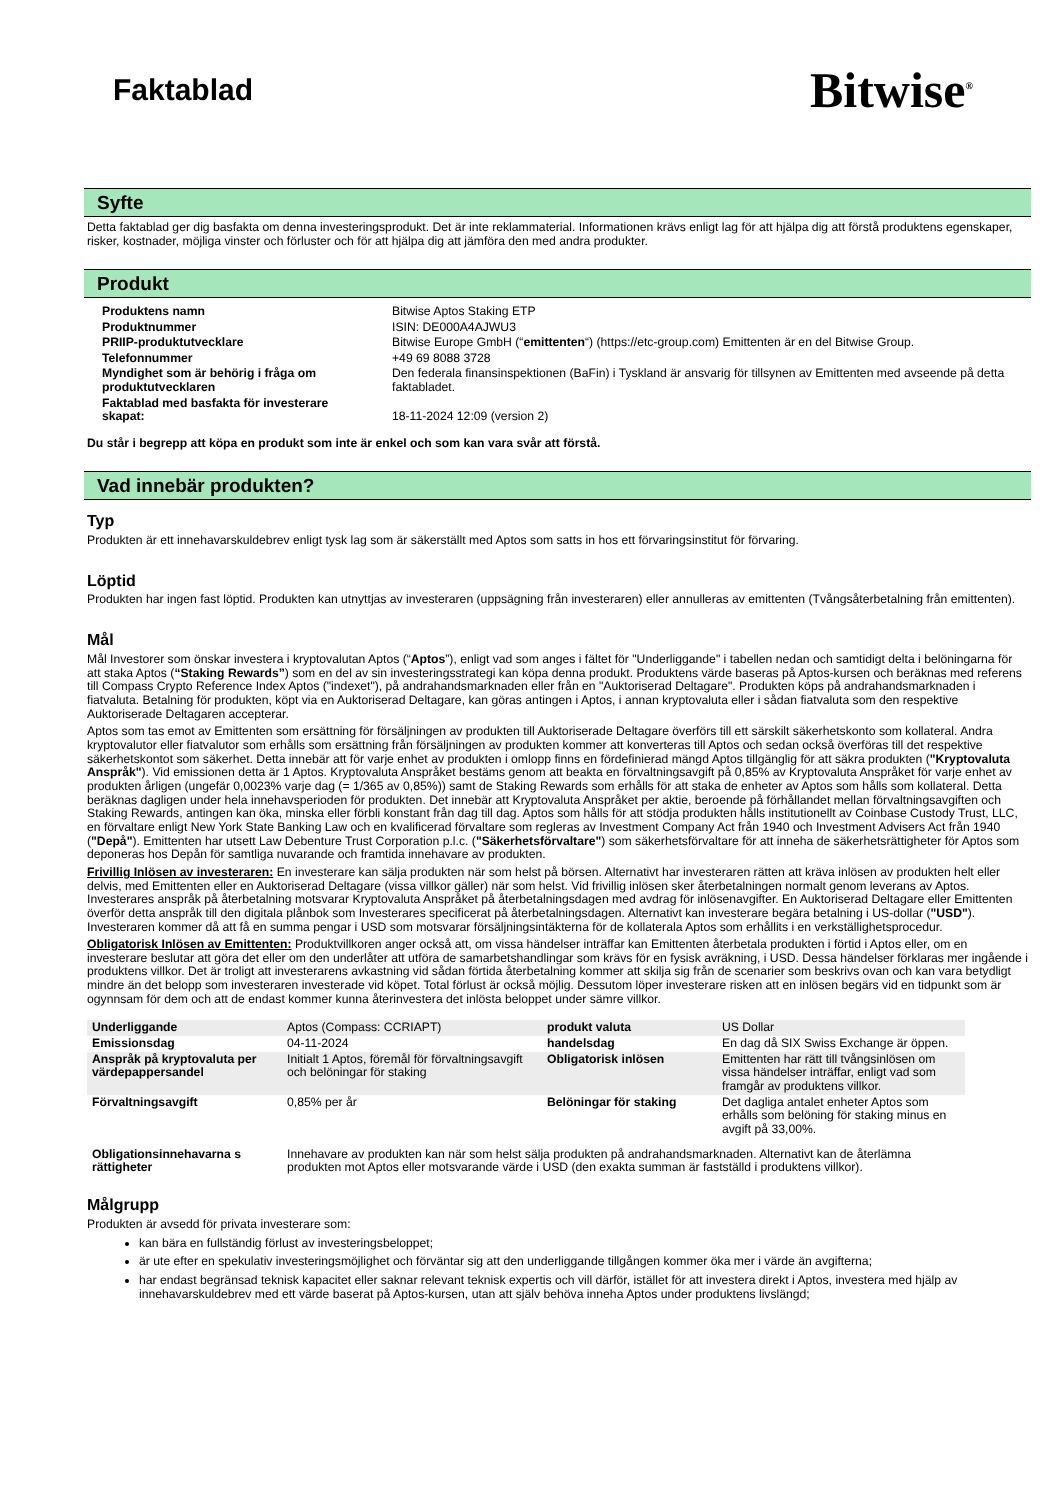Faktablad
Bitwise<sup>®</sup>
Syfte
Detta faktablad ger dig basfakta om denna investeringsprodukt. Det är inte reklammaterial. Informationen krävs enligt lag för att hjälpa dig att förstå produktens egenskaper, risker, kostnader, möjliga vinster och förluster och för att hjälpa dig att jämföra den med andra produkter.
Produkt
| Produktens namn | Bitwise Aptos Staking ETP |
| Produktnummer | ISIN: DE000A4AJWU3 |
| PRIIP-produktutvecklare | Bitwise Europe GmbH (“ emittenten “) (https://etc-group.com) Emittenten är en del Bitwise Group. |
| Telefonnummer | +49 69 8088 3728 |
| Myndighet som är behörig i fråga om produktutvecklaren | Den federala finansinspektionen (BaFin) i Tyskland är ansvarig för tillsynen av Emittenten med avseende på detta faktabladet. |
| Faktablad med basfakta för investerare skapat: | 18-11-2024 12:09 (version 2) |
Du står i begrepp att köpa en produkt som inte är enkel och som kan vara svår att förstå.
Vad innebär produkten?
Typ
Produkten är ett innehavarskuldebrev enligt tysk lag som är säkerställt med Aptos som satts in hos ett förvaringsinstitut för förvaring.
Löptid
Produkten har ingen fast löptid. Produkten kan utnyttjas av investeraren (uppsägning från investeraren) eller annulleras av emittenten (Tvångsåterbetalning från emittenten).
Mål
Mål Investorer som önskar investera i kryptovalutan Aptos (“Aptos”), enligt vad som anges i fältet för "Underliggande" i tabellen nedan och samtidigt delta i belöningarna för att staka Aptos (“Staking Rewards”) som en del av sin investeringsstrategi kan köpa denna produkt. Produktens värde baseras på Aptos-kursen och beräknas med referens till Compass Crypto Reference Index Aptos ("indexet"), på andrahandsmarknaden eller från en "Auktoriserad Deltagare". Produkten köps på andrahandsmarknaden i fiatvaluta. Betalning för produkten, köpt via en Auktoriserad Deltagare, kan göras antingen i Aptos, i annan kryptovaluta eller i sådan fiatvaluta som den respektive Auktoriserade Deltagaren accepterar.
Aptos som tas emot av Emittenten som ersättning för försäljningen av produkten till Auktoriserade Deltagare överförs till ett särskilt säkerhetskonto som kollateral. Andra kryptovalutor eller fiatvalutor som erhålls som ersättning från försäljningen av produkten kommer att konverteras till Aptos och sedan också överföras till det respektive säkerhetskontot som säkerhet. Detta innebär att för varje enhet av produkten i omlopp finns en fördefinierad mängd Aptos tillgänglig för att säkra produkten ("Kryptovaluta Anspråk"). Vid emissionen detta är 1 Aptos. Kryptovaluta Anspråket bestäms genom att beakta en förvaltningsavgift på 0,85% av Kryptovaluta Anspråket för varje enhet av produkten årligen (ungefär 0,0023% varje dag (= 1/365 av 0,85%)) samt de Staking Rewards som erhålls för att staka de enheter av Aptos som hålls som kollateral. Detta beräknas dagligen under hela innehavsperioden för produkten. Det innebär att Kryptovaluta Anspråket per aktie, beroende på förhållandet mellan förvaltningsavgiften och Staking Rewards, antingen kan öka, minska eller förbli konstant från dag till dag. Aptos som hålls för att stödja produkten hålls institutionellt av Coinbase Custody Trust, LLC, en förvaltare enligt New York State Banking Law och en kvalificerad förvaltare som regleras av Investment Company Act från 1940 och Investment Advisers Act från 1940 ("Depå"). Emittenten har utsett Law Debenture Trust Corporation p.l.c. ("Säkerhetsförvaltare") som säkerhetsförvaltare för att inneha de säkerhetsrättigheter för Aptos som deponeras hos Depån för samtliga nuvarande och framtida innehavare av produkten.
Frivillig Inlösen av investeraren: En investerare kan sälja produkten när som helst på börsen. Alternativt har investeraren rätten att kräva inlösen av produkten helt eller delvis, med Emittenten eller en Auktoriserad Deltagare (vissa villkor gäller) när som helst. Vid frivillig inlösen sker återbetalningen normalt genom leverans av Aptos. Investerares anspråk på återbetalning motsvarar Kryptovaluta Anspråket på återbetalningsdagen med avdrag för inlösenavgifter. En Auktoriserad Deltagare eller Emittenten överför detta anspråk till den digitala plånbok som Investerares specificerat på återbetalningsdagen. Alternativt kan investerare begära betalning i US-dollar ("USD"). Investeraren kommer då att få en summa pengar i USD som motsvarar försäljningsintäkterna för de kollaterala Aptos som erhållits i en verkställighetsprocedur.
Obligatorisk Inlösen av Emittenten: Produktvillkoren anger också att, om vissa händelser inträffar kan Emittenten återbetala produkten i förtid i Aptos eller, om en investerare beslutar att göra det eller om den underlåter att utföra de samarbetshandlingar som krävs för en fysisk avräkning, i USD. Dessa händelser förklaras mer ingående i produktens villkor. Det är troligt att investerarens avkastning vid sådan förtida återbetalning kommer att skilja sig från de scenarier som beskrivs ovan och kan vara betydligt mindre än det belopp som investeraren investerade vid köpet. Total förlust är också möjlig. Dessutom löper investerare risken att en inlösen begärs vid en tidpunkt som är ogynnsam för dem och att de endast kommer kunna återinvestera det inlösta beloppet under sämre villkor.
| Underliggande | Aptos (Compass: CCRIAPT) | produkt valuta | US Dollar |
| Emissionsdag | 04-11-2024 | handelsdag | En dag då SIX Swiss Exchange är öppen. |
| Anspråk på kryptovaluta per värdepappersandel | Initialt 1 Aptos, föremål för förvaltningsavgift och belöningar för staking | Obligatorisk inlösen | Emittenten har rätt till tvångsinlösen om vissa händelser inträffar, enligt vad som framgår av produktens villkor. |
| Förvaltningsavgift | 0,85% per år | Belöningar för staking | Det dagliga antalet enheter Aptos som erhålls som belöning för staking minus en avgift på 33,00%. |
| Obligationsinnehavarna s rättigheter | Innehavare av produkten kan när som helst sälja produkten på andrahandsmarknaden. Alternativt kan de återlämna produkten mot Aptos eller motsvarande värde i USD (den exakta summan är fastställd i produktens villkor). | | |
Målgrupp
Produkten är avsedd för privata investerare som:
kan bära en fullständig förlust av investeringsbeloppet;
är ute efter en spekulativ investeringsmöjlighet och förväntar sig att den underliggande tillgången kommer öka mer i värde än avgifterna;
har endast begränsad teknisk kapacitet eller saknar relevant teknisk expertis och vill därför, istället för att investera direkt i Aptos, investera med hjälp av innehavarskuldebrev med ett värde baserat på Aptos-kursen, utan att själv behöva inneha Aptos under produktens livslängd;